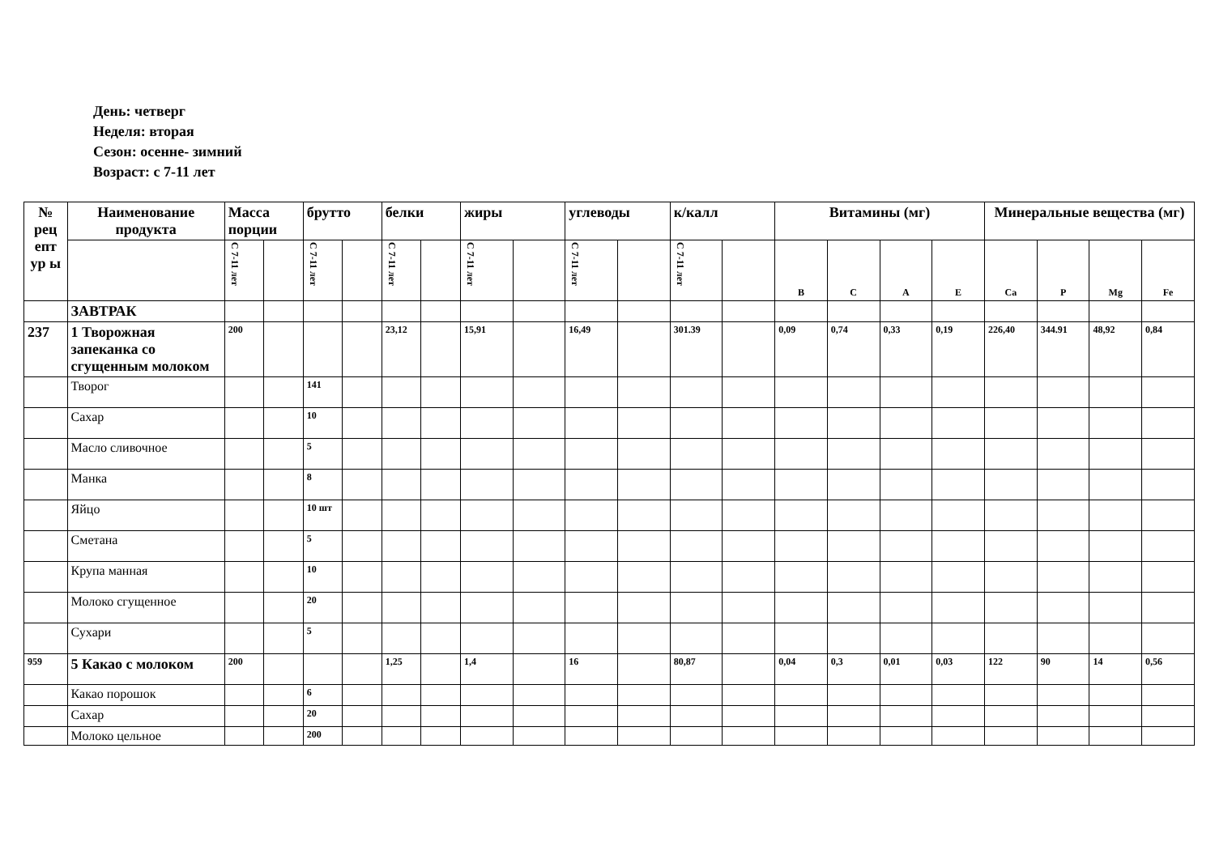День: четверг
Неделя: вторая
Сезон: осенне- зимний
Возраст: с 7-11 лет
| № рец епт ур ы | Наименование продукта | Масса порции | | брутто | | белки | | жиры | | углеводы | | к/калл | | Витамины (мг) | | | | Минеральные вещества (мг) | | | |
| --- | --- | --- | --- | --- | --- | --- | --- | --- | --- | --- | --- | --- | --- | --- | --- | --- | --- | --- | --- | --- | --- |
| | | С 7-11 лет | | С 7-11 лет | | С 7-11 лет | | С 7-11 лет | | С 7-11 лет | | С 7-11 лет | | B | C | A | E | Ca | P | Mg | Fe |
| | ЗАВТРАК | | | | | | | | | | | | | | | | | | | | |
| 237 | 1 Творожная запеканка со сгущенным молоком | 200 | | | | 23,12 | | 15,91 | | 16,49 | | 301.39 | | 0,09 | 0,74 | 0,33 | 0,19 | 226,40 | 344.91 | 48,92 | 0,84 |
| | Творог | | | 141 | | | | | | | | | | | | | | | | | |
| | Сахар | | | 10 | | | | | | | | | | | | | | | | | |
| | Масло сливочное | | | 5 | | | | | | | | | | | | | | | | | |
| | Манка | | | 8 | | | | | | | | | | | | | | | | | |
| | Яйцо | | | 10 шт | | | | | | | | | | | | | | | | | |
| | Сметана | | | 5 | | | | | | | | | | | | | | | | | |
| | Крупа манная | | | 10 | | | | | | | | | | | | | | | | | |
| | Молоко сгущенное | | | 20 | | | | | | | | | | | | | | | | | |
| | Сухари | | | 5 | | | | | | | | | | | | | | | | | |
| 959 | 5 Какао с молоком | 200 | | | | 1,25 | | 1,4 | | 16 | | 80,87 | | 0,04 | 0,3 | 0,01 | 0,03 | 122 | 90 | 14 | 0,56 |
| | Какао порошок | | | 6 | | | | | | | | | | | | | | | | | |
| | Сахар | | | 20 | | | | | | | | | | | | | | | | | |
| | Молоко цельное | | | 200 | | | | | | | | | | | | | | | | | |